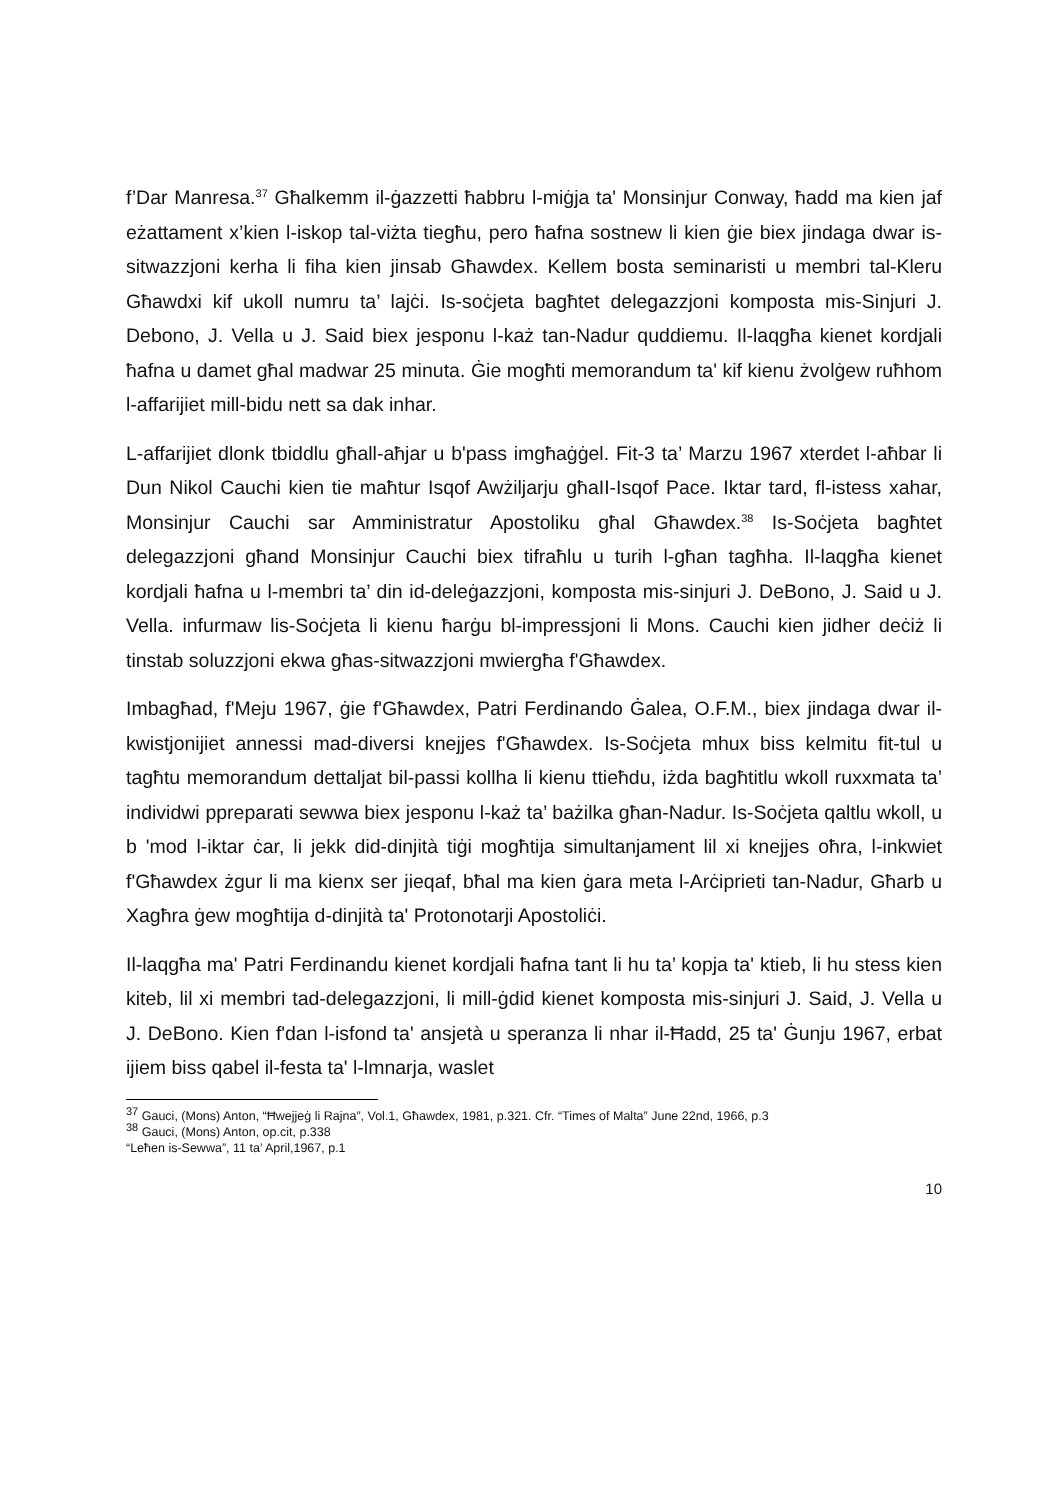f’Dar Manresa.<sup>37</sup> Għalkemm il-ġazzetti ħabbru l-miġja ta' Monsinjur Conway, ħadd ma kien jaf eżattament x’kien l-iskop tal-viżta tiegħu, pero ħafna sostnew li kien ġie biex jindaga dwar is-sitwazzjoni kerha li fiha kien jinsab Għawdex. Kellem bosta seminaristi u membri tal-Kleru Għawdxi kif ukoll numru ta’ lajċi. Is-soċjeta bagħtet delegazzjoni komposta mis-Sinjuri J. Debono, J. Vella u J. Said biex jesponu l-każ tan-Nadur quddiemu. Il-laqgħa kienet kordjali ħafna u damet għal madwar 25 minuta. Ġie mogħti memorandum ta' kif kienu żvolġew ruħhom l-affarijiet mill-bidu nett sa dak inhar.
L-affarijiet dlonk tbiddlu għall-aħjar u b'pass imgħaġġel. Fit-3 ta’ Marzu 1967 xterdet l-aħbar li Dun Nikol Cauchi kien tie maħtur Isqof Awżiljarju għaII-Isqof Pace. Iktar tard, fl-istess xahar, Monsinjur Cauchi sar Amministratur Apostoliku għal Għawdex.<sup>38</sup> Is-Soċjeta bagħtet delegazzjoni għand Monsinjur Cauchi biex tifraħlu u turih l-għan tagħha. Il-laqgħa kienet kordjali ħafna u l-membri ta’ din id-deleġazzjoni, komposta mis-sinjuri J. DeBono, J. Said u J. Vella. infurmaw lis-Soċjeta li kienu ħarġu bl-impressjoni li Mons. Cauchi kien jidher deċiż li tinstab soluzzjoni ekwa għas-sitwazzjoni mwiergħa f'Għawdex.
Imbagħad, f'Meju 1967, ġie f'Għawdex, Patri Ferdinando Ġalea, O.F.M., biex jindaga dwar il-kwistjonijiet annessi mad-diversi knejjes f'Għawdex. Is-Soċjeta mhux biss kelmitu fit-tul u tagħtu memorandum dettaljat bil-passi kollha li kienu ttieħdu, iżda bagħtitlu wkoll ruxxmata ta’ individwi ppreparati sewwa biex jesponu l-każ ta’ bażilka għan-Nadur. Is-Soċjeta qaltlu wkoll, u b 'mod l-iktar ċar, li jekk did-dinjità tiġi mogħtija simultanjament lil xi knejjes oħra, l-inkwiet f'Għawdex żgur li ma kienx ser jieqaf, bħal ma kien ġara meta l-Arċiprieti tan-Nadur, Għarb u Xagħra ġew mogħtija d-dinjità ta' Protonotarji Apostoliċi.
Il-laqgħa ma' Patri Ferdinandu kienet kordjali ħafna tant li hu ta’ kopja ta' ktieb, li hu stess kien kiteb, lil xi membri tad-delegazzjoni, li mill-ġdid kienet komposta mis-sinjuri J. Said, J. Vella u J. DeBono. Kien f'dan l-isfond ta' ansjetà u speranza li nhar il-Ħadd, 25 ta' Ġunju 1967, erbat ijiem biss qabel il-festa ta' l-lmnarja, waslet
<sup>37</sup> Gauci, (Mons) Anton, “Ħwejjeġ li Rajna”, Vol.1, Għawdex, 1981, p.321. Cfr. “Times of Malta” June 22nd, 1966, p.3
<sup>38</sup> Gauci, (Mons) Anton, op.cit, p.338
“Leħen is-Sewwa”, 11 ta’ April,1967, p.1
10